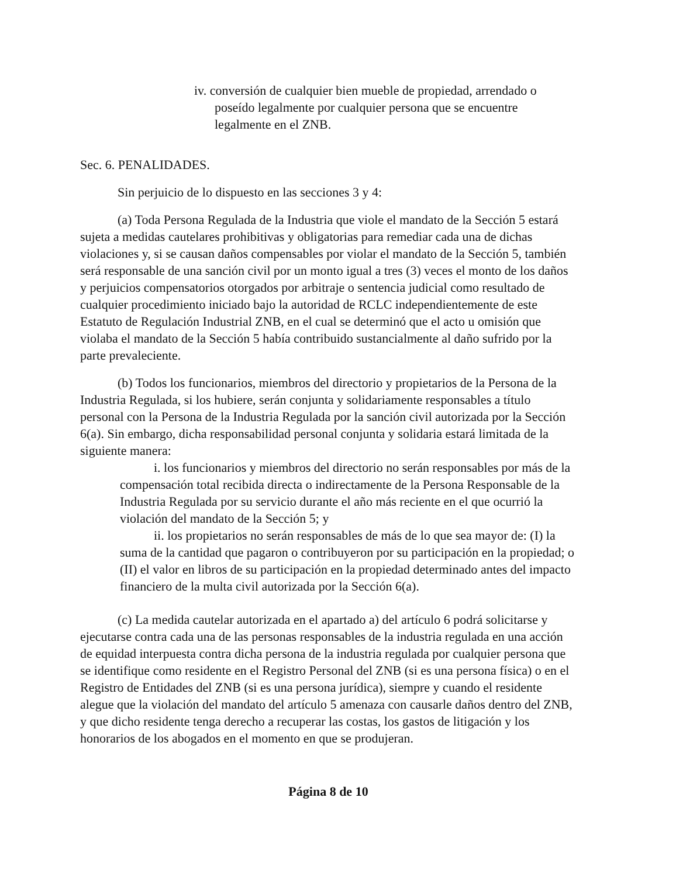iv. conversión de cualquier bien mueble de propiedad, arrendado o poseído legalmente por cualquier persona que se encuentre legalmente en el ZNB.
Sec. 6. PENALIDADES.
Sin perjuicio de lo dispuesto en las secciones 3 y 4:
(a) Toda Persona Regulada de la Industria que viole el mandato de la Sección 5 estará sujeta a medidas cautelares prohibitivas y obligatorias para remediar cada una de dichas violaciones y, si se causan daños compensables por violar el mandato de la Sección 5, también será responsable de una sanción civil por un monto igual a tres (3) veces el monto de los daños y perjuicios compensatorios otorgados por arbitraje o sentencia judicial como resultado de cualquier procedimiento iniciado bajo la autoridad de RCLC independientemente de este Estatuto de Regulación Industrial ZNB, en el cual se determinó que el acto u omisión que violaba el mandato de la Sección 5 había contribuido sustancialmente al daño sufrido por la parte prevaleciente.
(b) Todos los funcionarios, miembros del directorio y propietarios de la Persona de la Industria Regulada, si los hubiere, serán conjunta y solidariamente responsables a título personal con la Persona de la Industria Regulada por la sanción civil autorizada por la Sección 6(a). Sin embargo, dicha responsabilidad personal conjunta y solidaria estará limitada de la siguiente manera:
i. los funcionarios y miembros del directorio no serán responsables por más de la compensación total recibida directa o indirectamente de la Persona Responsable de la Industria Regulada por su servicio durante el año más reciente en el que ocurrió la violación del mandato de la Sección 5; y
ii. los propietarios no serán responsables de más de lo que sea mayor de: (I) la suma de la cantidad que pagaron o contribuyeron por su participación en la propiedad; o (II) el valor en libros de su participación en la propiedad determinado antes del impacto financiero de la multa civil autorizada por la Sección 6(a).
(c) La medida cautelar autorizada en el apartado a) del artículo 6 podrá solicitarse y ejecutarse contra cada una de las personas responsables de la industria regulada en una acción de equidad interpuesta contra dicha persona de la industria regulada por cualquier persona que se identifique como residente en el Registro Personal del ZNB (si es una persona física) o en el Registro de Entidades del ZNB (si es una persona jurídica), siempre y cuando el residente alegue que la violación del mandato del artículo 5 amenaza con causarle daños dentro del ZNB, y que dicho residente tenga derecho a recuperar las costas, los gastos de litigación y los honorarios de los abogados en el momento en que se produjeran.
Página 8 de 10